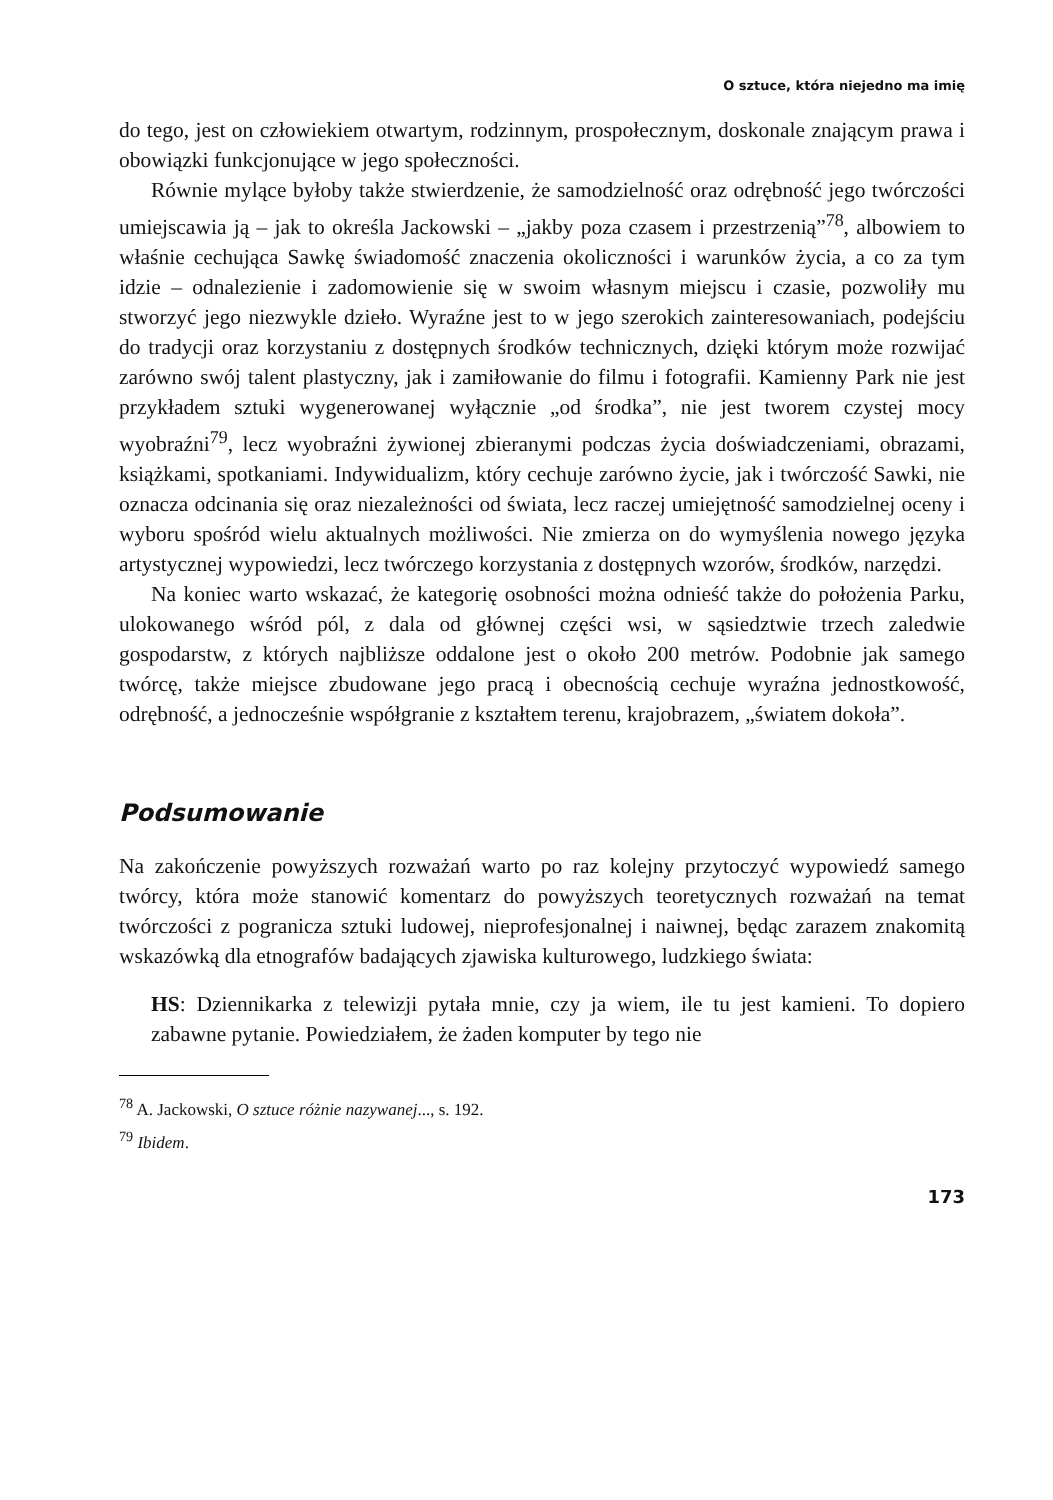O sztuce, która niejedno ma imię
do tego, jest on człowiekiem otwartym, rodzinnym, prospołecznym, doskonale znającym prawa i obowiązki funkcjonujące w jego społeczności.
Równie mylące byłoby także stwierdzenie, że samodzielność oraz odrębność jego twórczości umiejscawia ją – jak to określa Jackowski – „jakby poza czasem i przestrzenią”<sup>78</sup>, albowiem to właśnie cechująca Sawkę świadomość znaczenia okoliczności i warunków życia, a co za tym idzie – odnalezienie i zadomowienie się w swoim własnym miejscu i czasie, pozwoliły mu stworzyć jego niezwykle dzieło. Wyraźne jest to w jego szerokich zainteresowaniach, podejściu do tradycji oraz korzystaniu z dostępnych środków technicznych, dzięki którym może rozwijać zarówno swój talent plastyczny, jak i zamiłowanie do filmu i fotografii. Kamienny Park nie jest przykładem sztuki wygenerowanej wyłącznie „od środka”, nie jest tworem czystej mocy wyobraźni<sup>79</sup>, lecz wyobraźni żywionej zbieranymi podczas życia doświadczeniami, obrazami, książkami, spotkaniami. Indywidualizm, który cechuje zarówno życie, jak i twórczość Sawki, nie oznacza odcinania się oraz niezależności od świata, lecz raczej umiejętność samodzielnej oceny i wyboru spośród wielu aktualnych możliwości. Nie zmierza on do wymyślenia nowego języka artystycznej wypowiedzi, lecz twórczego korzystania z dostępnych wzorów, środków, narzędzi.
Na koniec warto wskazać, że kategorię osobności można odnieść także do położenia Parku, ulokowanego wśród pól, z dala od głównej części wsi, w sąsiedztwie trzech zaledwie gospodarstw, z których najbliższe oddalone jest o około 200 metrów. Podobnie jak samego twórcę, także miejsce zbudowane jego pracą i obecnością cechuje wyraźna jednostkowość, odrębność, a jednocześnie współgranie z kształtem terenu, krajobrazem, „światem dokoła”.
Podsumowanie
Na zakończenie powyższych rozważań warto po raz kolejny przytoczyć wypowiedź samego twórcy, która może stanowić komentarz do powyższych teoretycznych rozważań na temat twórczości z pogranicza sztuki ludowej, nieprofesjonalnej i naiwnej, będąc zarazem znakomitą wskazówką dla etnografów badających zjawiska kulturowego, ludzkiego świata:
HS: Dziennikarka z telewizji pytała mnie, czy ja wiem, ile tu jest kamieni. To dopiero zabawne pytanie. Powiedziałem, że żaden komputer by tego nie
<sup>78</sup> A. Jackowski, O sztuce różnie nazywanej..., s. 192.
<sup>79</sup> Ibidem.
173